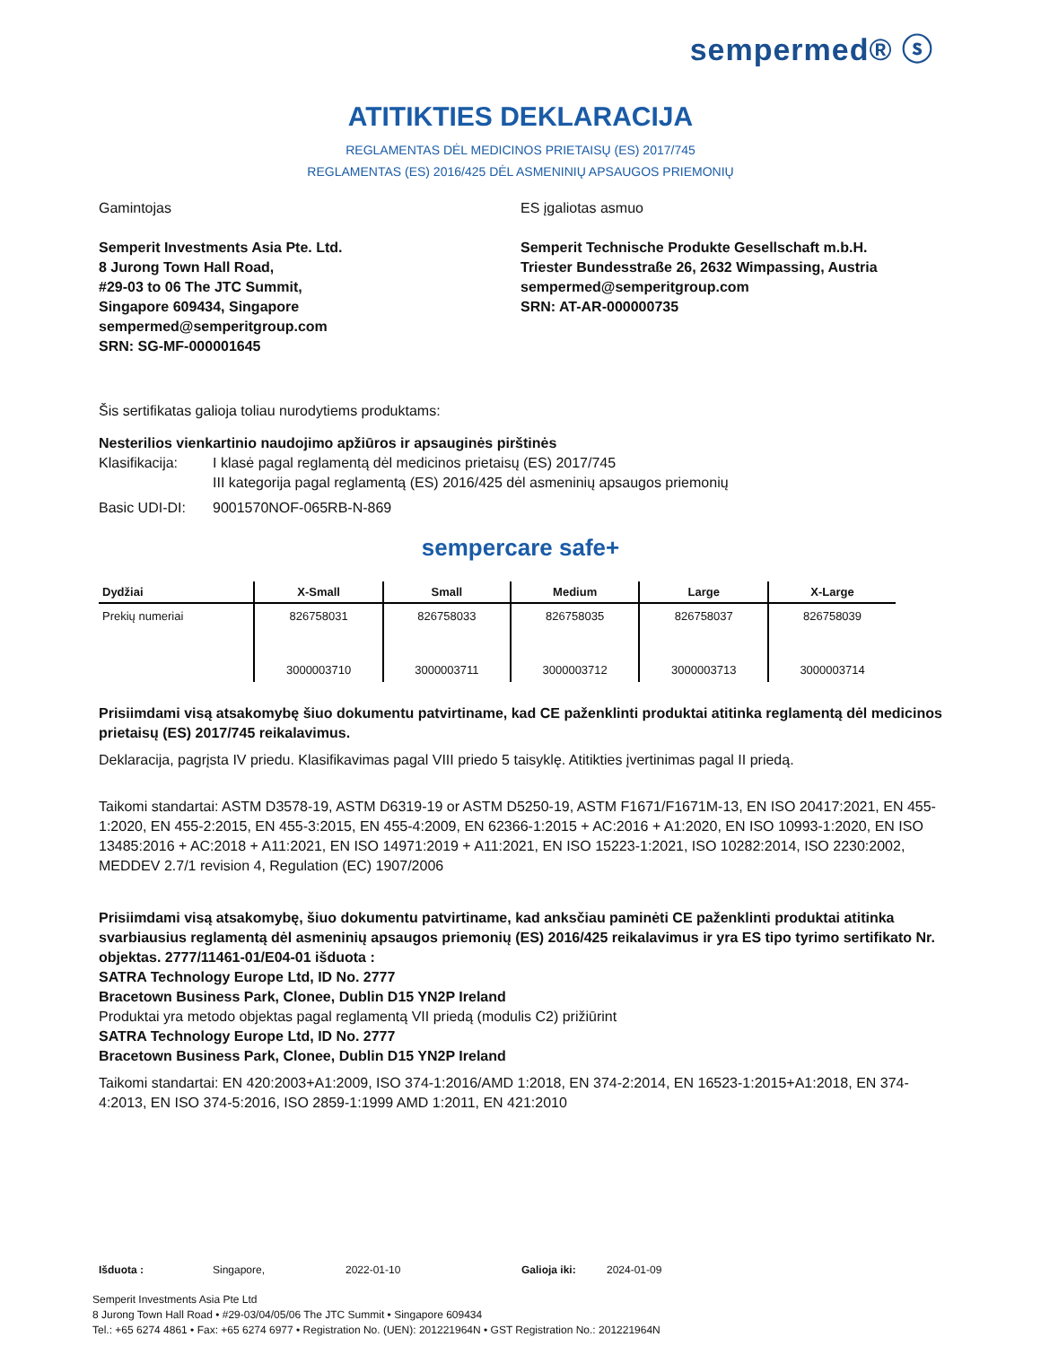sempermed® ⓢ
ATITIKTIES DEKLARACIJA
REGLAMENTAS DĖL MEDICINOS PRIETAISŲ (ES) 2017/745
REGLAMENTAS (ES) 2016/425 DĖL ASMENINIŲ APSAUGOS PRIEMONIŲ
Gamintojas
Semperit Investments Asia Pte. Ltd.
8 Jurong Town Hall Road,
#29-03 to 06 The JTC Summit,
Singapore 609434, Singapore
sempermed@semperitgroup.com
SRN: SG-MF-000001645
ES įgaliotas asmuo
Semperit Technische Produkte Gesellschaft m.b.H.
Triester Bundesstraße 26, 2632 Wimpassing, Austria
sempermed@semperitgroup.com
SRN: AT-AR-000000735
Šis sertifikatas galioja toliau nurodytiems produktams:
Nesterilios vienkartinio naudojimo apžiūros ir apsauginės pirštinės
Klasifikacija: I klasė pagal reglamentą dėl medicinos prietaisų (ES) 2017/745
III kategorija pagal reglamentą (ES) 2016/425 dėl asmeninių apsaugos priemonių
Basic UDI-DI: 9001570NOF-065RB-N-869
sempercare safe+
| Dydžiai | X-Small | Small | Medium | Large | X-Large |
| --- | --- | --- | --- | --- | --- |
| Prekių numeriai | 826758031 3000003710 | 826758033 3000003711 | 826758035 3000003712 | 826758037 3000003713 | 826758039 3000003714 |
Prisiimdami visą atsakomybę šiuo dokumentu patvirtiname, kad CE paženklinti produktai atitinka reglamentą dėl medicinos prietaisų (ES) 2017/745 reikalavimus.
Deklaracija, pagrįsta IV priedu. Klasifikavimas pagal VIII priedo 5 taisyklę. Atitikties įvertinimas pagal II priedą.
Taikomi standartai: ASTM D3578-19, ASTM D6319-19 or ASTM D5250-19, ASTM F1671/F1671M-13, EN ISO 20417:2021, EN 455-1:2020, EN 455-2:2015, EN 455-3:2015, EN 455-4:2009, EN 62366-1:2015 + AC:2016 + A1:2020, EN ISO 10993-1:2020, EN ISO 13485:2016 + AC:2018 + A11:2021, EN ISO 14971:2019 + A11:2021, EN ISO 15223-1:2021, ISO 10282:2014, ISO 2230:2002, MEDDEV 2.7/1 revision 4, Regulation (EC) 1907/2006
Prisiimdami visą atsakomybę, šiuo dokumentu patvirtiname, kad anksčiau paminėti CE paženklinti produktai atitinka svarbiausius reglamentą dėl asmeninių apsaugos priemonių (ES) 2016/425 reikalavimus ir yra ES tipo tyrimo sertifikato Nr. objektas. 2777/11461-01/E04-01 išduota :
SATRA Technology Europe Ltd, ID No. 2777
Bracetown Business Park, Clonee, Dublin D15 YN2P Ireland
Produktai yra metodo objektas pagal reglamentą VII priedą (modulis C2) prižiūrint
SATRA Technology Europe Ltd, ID No. 2777
Bracetown Business Park, Clonee, Dublin D15 YN2P Ireland
Taikomi standartai: EN 420:2003+A1:2009, ISO 374-1:2016/AMD 1:2018, EN 374-2:2014, EN 16523-1:2015+A1:2018, EN 374-4:2013, EN ISO 374-5:2016, ISO 2859-1:1999 AMD 1:2011, EN 421:2010
Išduota : Singapore, 2022-01-10 Galioja iki: 2024-01-09
Semperit Investments Asia Pte Ltd
8 Jurong Town Hall Road • #29-03/04/05/06 The JTC Summit • Singapore 609434
Tel.: +65 6274 4861 • Fax: +65 6274 6977 • Registration No. (UEN): 201221964N • GST Registration No.: 201221964N